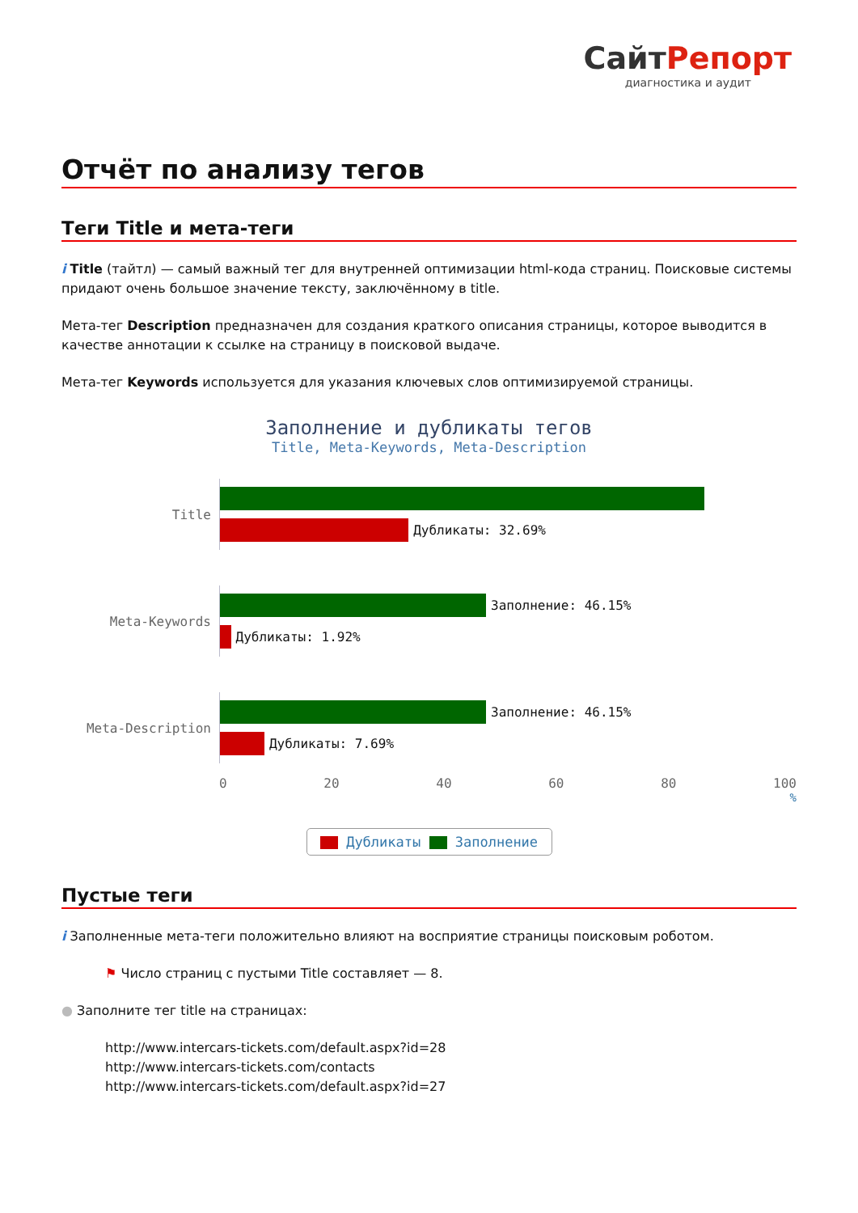СайтРепорт
диагностика и аудит
Отчёт по анализу тегов
Теги Title и мета-теги
i Title (тайтл) — самый важный тег для внутренней оптимизации html-кода страниц. Поисковые системы придают очень большое значение тексту, заключённому в title.
Мета-тег Description предназначен для создания краткого описания страницы, которое выводится в качестве аннотации к ссылке на страницу в поисковой выдаче.
Мета-тег Keywords используется для указания ключевых слов оптимизируемой страницы.
Заполнение и дубликаты тегов
Title, Meta-Keywords, Meta-Description
Title
Дубликаты: 32.69%
Meta-Keywords
Заполнение: 46.15%
Дубликаты: 1.92%
Meta-Description
Заполнение: 46.15%
Дубликаты: 7.69%
0 20 40 60 80 100
%
Дубликаты Заполнение
Пустые теги
i Заполненные мета-теги положительно влияют на восприятие страницы поисковым роботом.
⚑ Число страниц с пустыми Title составляет — 8.
● Заполните тег title на страницах:
http://www.intercars-tickets.com/default.aspx?id=28
http://www.intercars-tickets.com/contacts
http://www.intercars-tickets.com/default.aspx?id=27